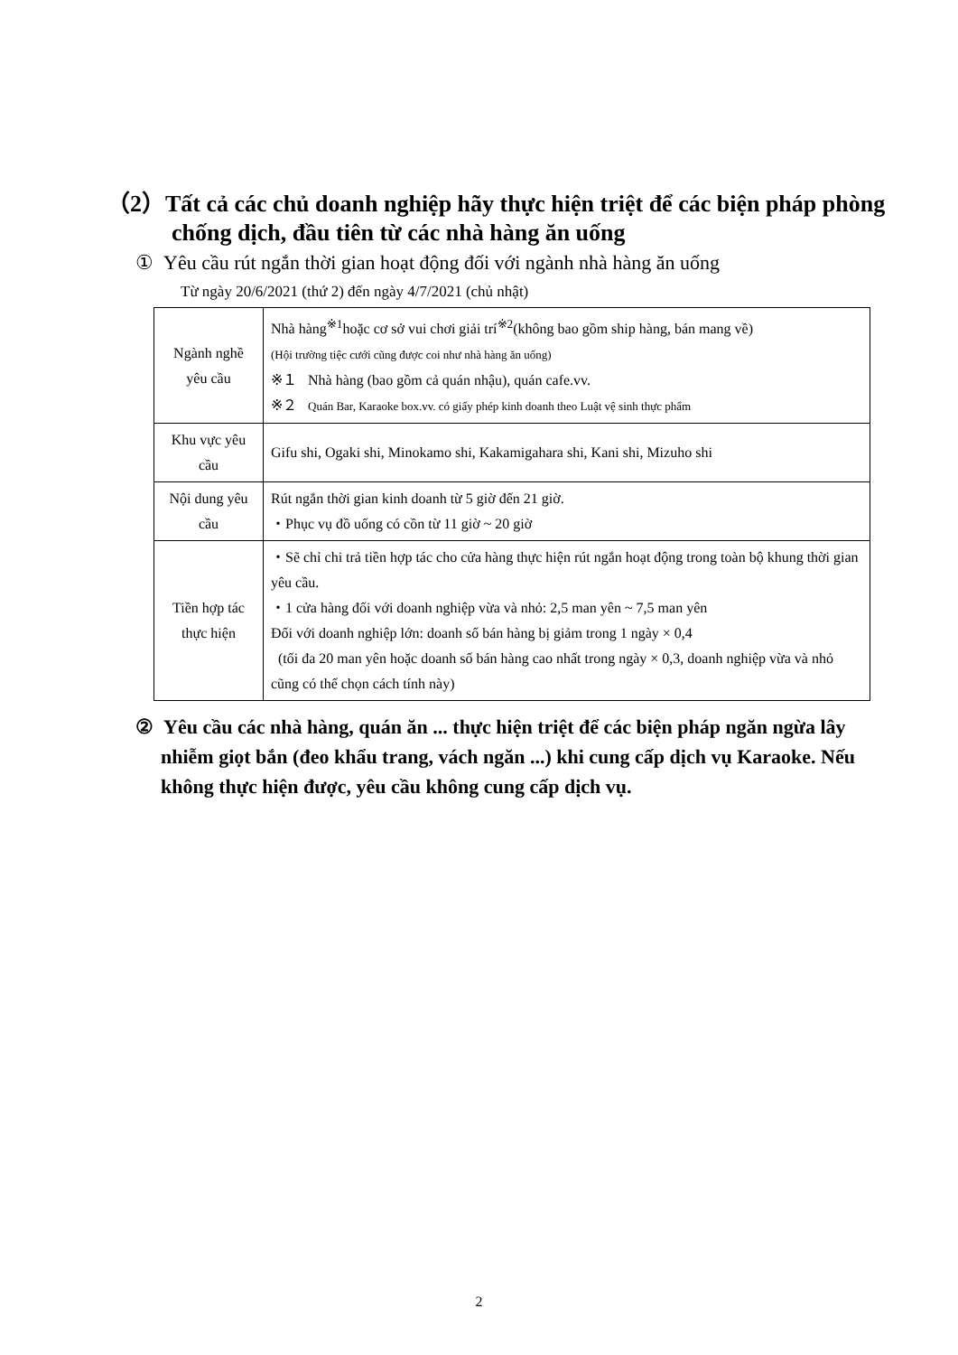（2）Tất cả các chủ doanh nghiệp hãy thực hiện triệt để các biện pháp phòng chống dịch, đầu tiên từ các nhà hàng ăn uống
① Yêu cầu rút ngắn thời gian hoạt động đối với ngành nhà hàng ăn uống
Từ ngày 20/6/2021 (thứ 2) đến ngày 4/7/2021 (chủ nhật)
| Ngành nghề yêu cầu | Nhà hàng<sup>※1</sup>hoặc cơ sở vui chơi giải trí<sup>※2</sup>(không bao gồm ship hàng, bán mang về) (Hội trường tiệc cưới cũng được coi như nhà hàng ăn uống) ※１ Nhà hàng (bao gồm cả quán nhậu), quán cafe.vv. ※２ Quán Bar, Karaoke box.vv. có giấy phép kinh doanh theo Luật vệ sinh thực phẩm |
| Khu vực yêu cầu | Gifu shi, Ogaki shi, Minokamo shi, Kakamigahara shi, Kani shi, Mizuho shi |
| Nội dung yêu cầu | Rút ngắn thời gian kinh doanh từ 5 giờ đến 21 giờ. ・Phục vụ đồ uống có cồn từ 11 giờ ~ 20 giờ |
| Tiền hợp tác thực hiện | ・Sẽ chỉ chi trả tiền hợp tác cho cửa hàng thực hiện rút ngắn hoạt động trong toàn bộ khung thời gian yêu cầu. ・1 cửa hàng đối với doanh nghiệp vừa và nhỏ: 2,5 man yên ~ 7,5 man yên Đối với doanh nghiệp lớn: doanh số bán hàng bị giảm trong 1 ngày × 0,4 (tối đa 20 man yên hoặc doanh số bán hàng cao nhất trong ngày × 0,3, doanh nghiệp vừa và nhỏ cũng có thể chọn cách tính này) |
② Yêu cầu các nhà hàng, quán ăn ... thực hiện triệt để các biện pháp ngăn ngừa lây nhiễm giọt bắn (đeo khẩu trang, vách ngăn ...) khi cung cấp dịch vụ Karaoke. Nếu không thực hiện được, yêu cầu không cung cấp dịch vụ.
2